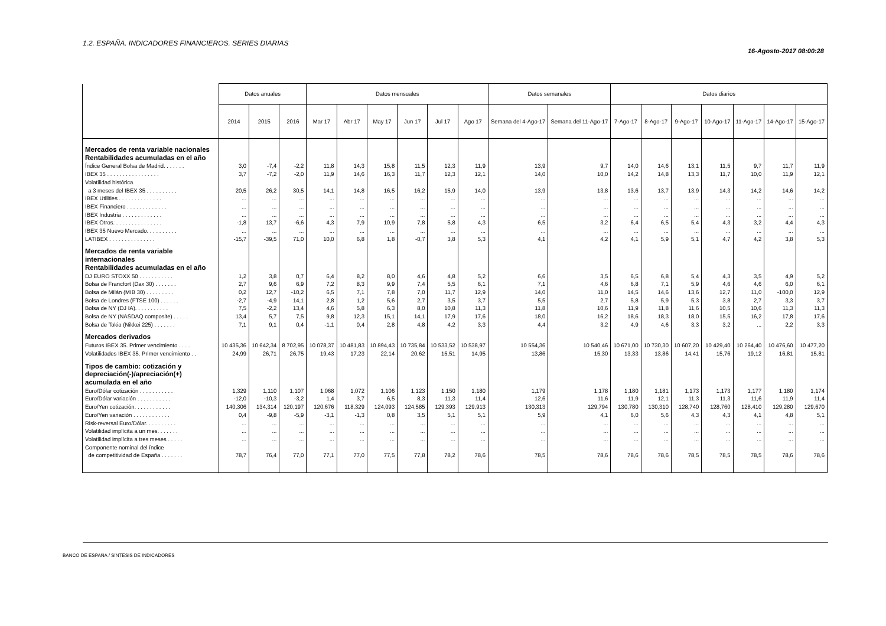1.2. ESPAÑA. INDICADORES FINANCIEROS. SERIES DIARIAS
16-Agosto-2017 08:00:28
| | Datos anuales | | | Datos mensuales | | | | | | Datos semanales | | Datos diarios | | | | | | |
| --- | --- | --- | --- | --- | --- | --- | --- | --- | --- | --- | --- | --- | --- | --- | --- | --- | --- | --- |
| | 2014 | 2015 | 2016 | Mar 17 | Abr 17 | May 17 | Jun 17 | Jul 17 | Ago 17 | Semana del 4-Ago-17 | Semana del 11-Ago-17 | 7-Ago-17 | 8-Ago-17 | 9-Ago-17 | 10-Ago-17 | 11-Ago-17 | 14-Ago-17 | 15-Ago-17 |
| Mercados de renta variable nacionales Rentabilidades acumuladas en el año | | | | | | | | | | | | | | | | | | |
| Índice General Bolsa de Madrid. . . . . . . | 3,0 | -7,4 | -2,2 | 11,8 | 14,3 | 15,8 | 11,5 | 12,3 | 11,9 | 13,9 | 9,7 | 14,0 | 14,6 | 13,1 | 11,5 | 9,7 | 11,7 | 11,9 |
| IBEX 35 . . . . . . . . . . . . . . . . . | 3,7 | -7,2 | -2,0 | 11,9 | 14,6 | 16,3 | 11,7 | 12,3 | 12,1 | 14,0 | 10,0 | 14,2 | 14,8 | 13,3 | 11,7 | 10,0 | 11,9 | 12,1 |
| Volatilidad histórica a 3 meses del IBEX 35 . . . . . . . . . . | 20,5 | 26,2 | 30,5 | 14,1 | 14,8 | 16,5 | 16,2 | 15,9 | 14,0 | 13,9 | 13,8 | 13,6 | 13,7 | 13,9 | 14,3 | 14,2 | 14,6 | 14,2 |
| IBEX Utilities . . . . . . . . . . . . . . | ... | ... | ... | ... | ... | ... | ... | ... | ... | ... | ... | ... | ... | ... | ... | ... | ... | ... |
| IBEX Financiero . . . . . . . . . . . . . | ... | ... | ... | ... | ... | ... | ... | ... | ... | ... | ... | ... | ... | ... | ... | ... | ... | ... |
| IBEX Industria . . . . . . . . . . . . . | ... | ... | ... | ... | ... | ... | ... | ... | ... | ... | ... | ... | ... | ... | ... | ... | ... | ... |
| IBEX Otros. . . . . . . . . . . . . . . . | -1,8 | 13,7 | -6,6 | 4,3 | 7,9 | 10,9 | 7,8 | 5,8 | 4,3 | 6,5 | 3,2 | 6,4 | 6,5 | 5,4 | 4,3 | 3,2 | 4,4 | 4,3 |
| IBEX 35 Nuevo Mercado. . . . . . . . . . | ... | ... | ... | ... | ... | ... | ... | ... | ... | ... | ... | ... | ... | ... | ... | ... | ... | ... |
| LATIBEX . . . . . . . . . . . . . . . | -15,7 | -39,5 | 71,0 | 10,0 | 6,8 | 1,8 | -0,7 | 3,8 | 5,3 | 4,1 | 4,2 | 4,1 | 5,9 | 5,1 | 4,7 | 4,2 | 3,8 | 5,3 |
| Mercados de renta variable internacionales Rentabilidades acumuladas en el año | | | | | | | | | | | | | | | | | | |
| DJ EURO STOXX 50 . . . . . . . . . . . | 1,2 | 3,8 | 0,7 | 6,4 | 8,2 | 8,0 | 4,6 | 4,8 | 5,2 | 6,6 | 3,5 | 6,5 | 6,8 | 5,4 | 4,3 | 3,5 | 4,9 | 5,2 |
| Bolsa de Francfort (Dax 30) . . . . . . . | 2,7 | 9,6 | 6,9 | 7,2 | 8,3 | 9,9 | 7,4 | 5,5 | 6,1 | 7,1 | 4,6 | 6,8 | 7,1 | 5,9 | 4,6 | 4,6 | 6,0 | 6,1 |
| Bolsa de Milán (MIB 30) . . . . . . . . . | 0,2 | 12,7 | -10,2 | 6,5 | 7,1 | 7,8 | 7,0 | 11,7 | 12,9 | 14,0 | 11,0 | 14,5 | 14,6 | 13,6 | 12,7 | 11,0 | -100,0 | 12,9 |
| Bolsa de Londres (FTSE 100) . . . . . . | -2,7 | -4,9 | 14,1 | 2,8 | 1,2 | 5,6 | 2,7 | 3,5 | 3,7 | 5,5 | 2,7 | 5,8 | 5,9 | 5,3 | 3,8 | 2,7 | 3,3 | 3,7 |
| Bolsa de NY (DJ IA). . . . . . . . . . . | 7,5 | -2,2 | 13,4 | 4,6 | 5,8 | 6,3 | 8,0 | 10,8 | 11,3 | 11,8 | 10,6 | 11,9 | 11,8 | 11,6 | 10,5 | 10,6 | 11,3 | 11,3 |
| Bolsa de NY (NASDAQ composite) . . . . . | 13,4 | 5,7 | 7,5 | 9,8 | 12,3 | 15,1 | 14,1 | 17,9 | 17,6 | 18,0 | 16,2 | 18,6 | 18,3 | 18,0 | 15,5 | 16,2 | 17,8 | 17,6 |
| Bolsa de Tokio (Nikkei 225) . . . . . . . | 7,1 | 9,1 | 0,4 | -1,1 | 0,4 | 2,8 | 4,8 | 4,2 | 3,3 | 4,4 | 3,2 | 4,9 | 4,6 | 3,3 | 3,2 | ... | 2,2 | 3,3 |
| Mercados derivados | | | | | | | | | | | | | | | | | | |
| Futuros IBEX 35. Primer vencimiento . . . . | 10 435,36 | 10 642,34 | 8 702,95 | 10 078,37 | 10 481,83 | 10 894,43 | 10 735,84 | 10 533,52 | 10 538,97 | 10 554,36 | 10 540,46 | 10 671,00 | 10 730,30 | 10 607,20 | 10 429,40 | 10 264,40 | 10 476,60 | 10 477,20 |
| Volatilidades IBEX 35. Primer vencimiento . . | 24,99 | 26,71 | 26,75 | 19,43 | 17,23 | 22,14 | 20,62 | 15,51 | 14,95 | 13,86 | 15,30 | 13,33 | 13,86 | 14,41 | 15,76 | 19,12 | 16,81 | 15,81 |
| Tipos de cambio: cotización y depreciación(-)/apreciación(+) acumulada en el año | | | | | | | | | | | | | | | | | | |
| Euro/Dólar cotización . . . . . . . . . . . | 1,329 | 1,110 | 1,107 | 1,068 | 1,072 | 1,106 | 1,123 | 1,150 | 1,180 | 1,179 | 1,178 | 1,180 | 1,181 | 1,173 | 1,173 | 1,177 | 1,180 | 1,174 |
| Euro/Dólar variación . . . . . . . . . . . | -12,0 | -10,3 | -3,2 | 1,4 | 3,7 | 6,5 | 8,3 | 11,3 | 11,4 | 12,6 | 11,6 | 11,9 | 12,1 | 11,3 | 11,3 | 11,6 | 11,9 | 11,4 |
| Euro/Yen cotización. . . . . . . . . . . . | 140,306 | 134,314 | 120,197 | 120,676 | 118,329 | 124,093 | 124,585 | 129,393 | 129,913 | 130,313 | 129,794 | 130,780 | 130,310 | 128,740 | 128,760 | 128,410 | 129,280 | 129,670 |
| Euro/Yen variación . . . . . . . . . . . . | 0,4 | -9,8 | -5,9 | -3,1 | -1,3 | 0,8 | 3,5 | 5,1 | 5,1 | 5,9 | 4,1 | 6,0 | 5,6 | 4,3 | 4,3 | 4,1 | 4,8 | 5,1 |
| Risk-reversal Euro/Dólar. . . . . . . . . . | ... | ... | ... | ... | ... | ... | ... | ... | ... | ... | ... | ... | ... | ... | ... | ... | ... | ... |
| Volatilidad implícita a un mes. . . . . . . | ... | ... | ... | ... | ... | ... | ... | ... | ... | ... | ... | ... | ... | ... | ... | ... | ... | ... |
| Volatilidad implícita a tres meses . . . . . | ... | ... | ... | ... | ... | ... | ... | ... | ... | ... | ... | ... | ... | ... | ... | ... | ... | ... |
| Componente nominal del índice de competitividad de España . . . . . . . | 78,7 | 76,4 | 77,0 | 77,1 | 77,0 | 77,5 | 77,8 | 78,2 | 78,6 | 78,5 | 78,6 | 78,6 | 78,6 | 78,5 | 78,5 | 78,5 | 78,6 | 78,6 |
BANCO DE ESPAÑA / SÍNTESIS DE INDICADORES